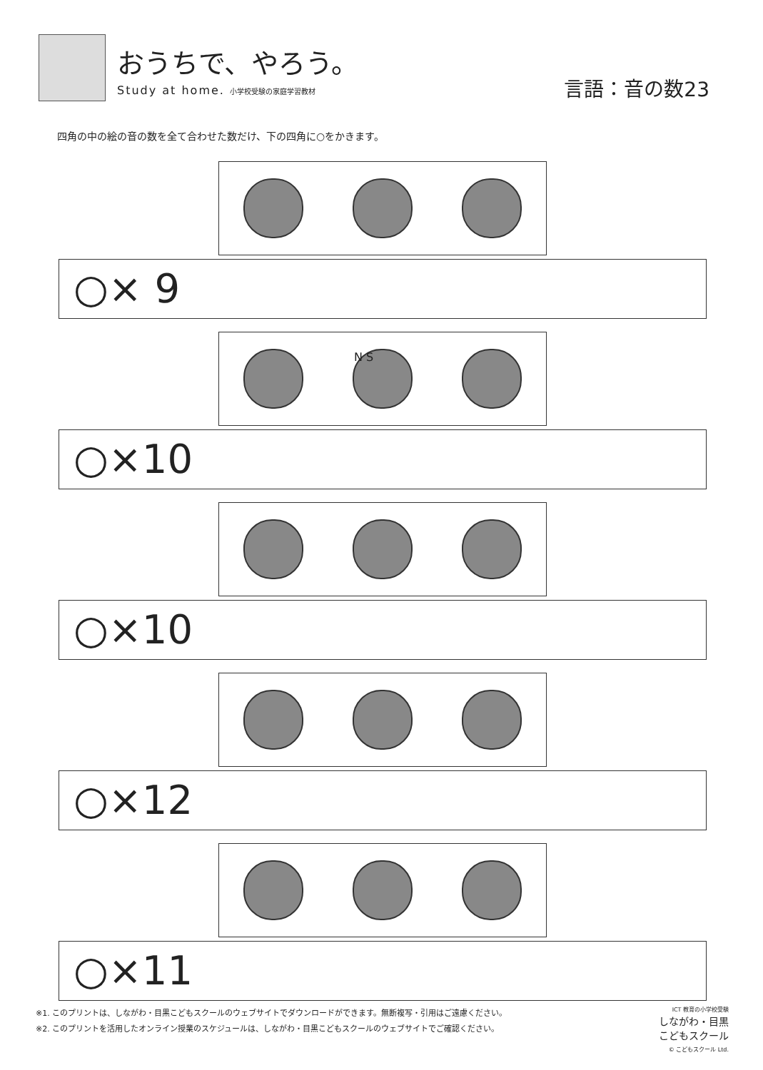おうちで、やろう。
Study at home. 小学校受験の家庭学習教材
言語：音の数23
四角の中の絵の音の数を全て合わせた数だけ、下の四角に○をかきます。
○× 9
N S
○×10
○×10
○×12
○×11
※1. このプリントは、しながわ・目黒こどもスクールのウェブサイトでダウンロードができます。無断複写・引用はご遠慮ください。
※2. このプリントを活用したオンライン授業のスケジュールは、しながわ・目黒こどもスクールのウェブサイトでご確認ください。
ICT 教育の小学校受験
しながわ・目黒
こどもスクール
© こどもスクール Ltd.